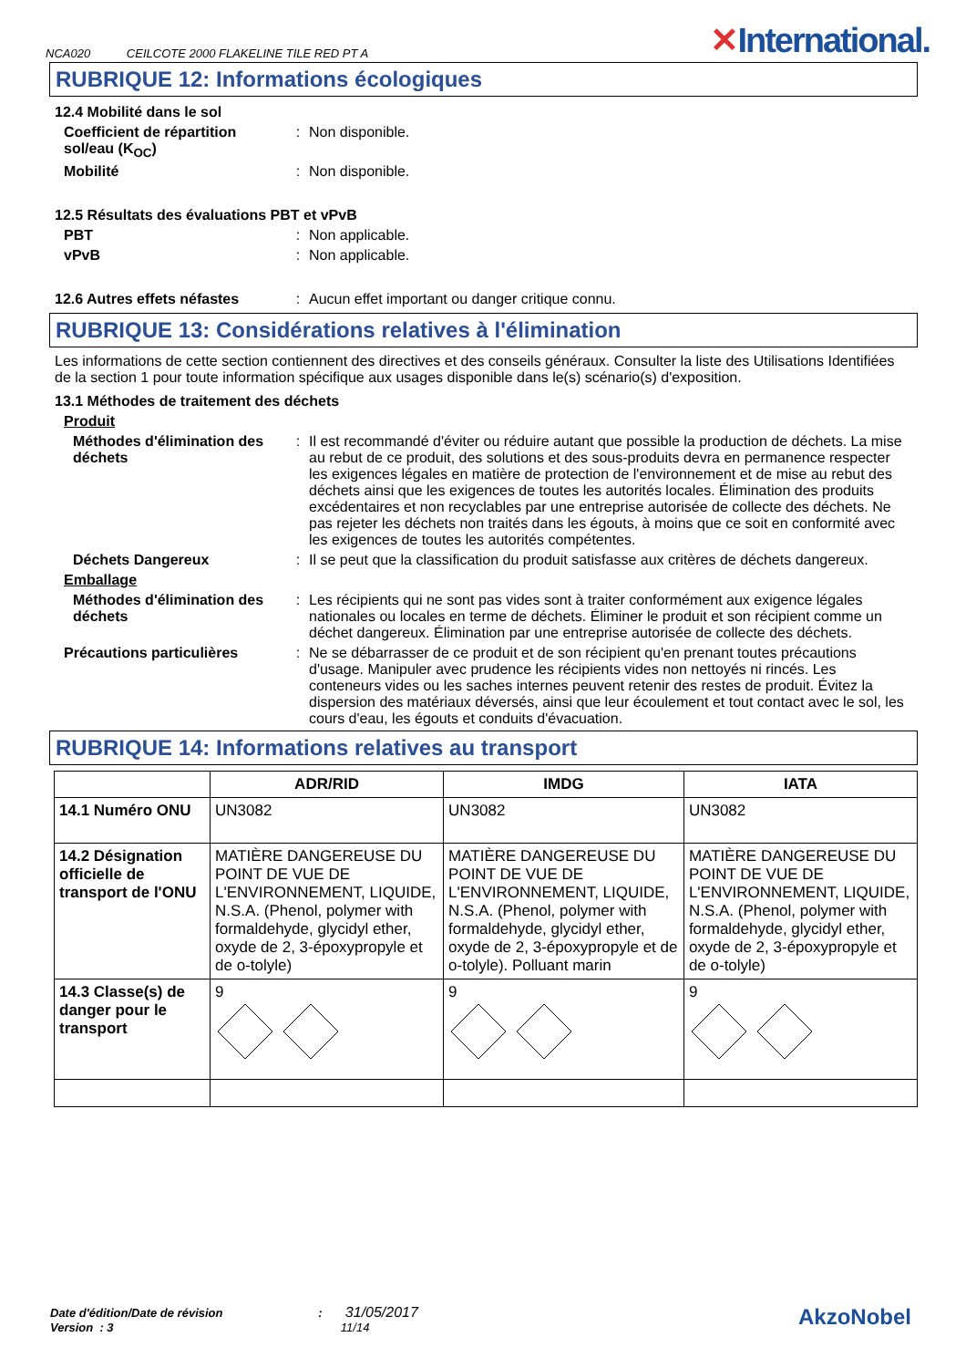NCA020 CEILCOTE 2000 FLAKELINE TILE RED PT A
✕International.
RUBRIQUE 12: Informations écologiques
12.4 Mobilité dans le sol
Coefficient de répartition sol/eau (K<sub>OC</sub>)
: Non disponible.
Mobilité : Non disponible.
12.5 Résultats des évaluations PBT et vPvB
PBT : Non applicable.
vPvB : Non applicable.
12.6 Autres effets néfastes
: Aucun effet important ou danger critique connu.
RUBRIQUE 13: Considérations relatives à l'élimination
Les informations de cette section contiennent des directives et des conseils généraux. Consulter la liste des Utilisations Identifiées de la section 1 pour toute information spécifique aux usages disponible dans le(s) scénario(s) d'exposition.
13.1 Méthodes de traitement des déchets
Produit
Méthodes d'élimination des déchets
: Il est recommandé d'éviter ou réduire autant que possible la production de déchets. La mise au rebut de ce produit, des solutions et des sous-produits devra en permanence respecter les exigences légales en matière de protection de l'environnement et de mise au rebut des déchets ainsi que les exigences de toutes les autorités locales. Élimination des produits excédentaires et non recyclables par une entreprise autorisée de collecte des déchets. Ne pas rejeter les déchets non traités dans les égouts, à moins que ce soit en conformité avec les exigences de toutes les autorités compétentes.
Déchets Dangereux : Il se peut que la classification du produit satisfasse aux critères de déchets dangereux.
Emballage
Méthodes d'élimination des déchets
: Les récipients qui ne sont pas vides sont à traiter conformément aux exigence légales nationales ou locales en terme de déchets. Éliminer le produit et son récipient comme un déchet dangereux. Élimination par une entreprise autorisée de collecte des déchets.
Précautions particulières : Ne se débarrasser de ce produit et de son récipient qu'en prenant toutes précautions d'usage. Manipuler avec prudence les récipients vides non nettoyés ni rincés. Les conteneurs vides ou les saches internes peuvent retenir des restes de produit. Évitez la dispersion des matériaux déversés, ainsi que leur écoulement et tout contact avec le sol, les cours d'eau, les égouts et conduits d'évacuation.
RUBRIQUE 14: Informations relatives au transport
| | ADR/RID | IMDG | IATA |
| --- | --- | --- | --- |
| 14.1 Numéro ONU | UN3082 | UN3082 | UN3082 |
| 14.2 Désignation officielle de transport de l'ONU | MATIÈRE DANGEREUSE DU POINT DE VUE DE L'ENVIRONNEMENT, LIQUIDE, N.S.A. (Phenol, polymer with formaldehyde, glycidyl ether, oxyde de 2, 3-époxypropyle et de o-tolyle) | MATIÈRE DANGEREUSE DU POINT DE VUE DE L'ENVIRONNEMENT, LIQUIDE, N.S.A. (Phenol, polymer with formaldehyde, glycidyl ether, oxyde de 2, 3-époxypropyle et de o-tolyle). Polluant marin | MATIÈRE DANGEREUSE DU POINT DE VUE DE L'ENVIRONNEMENT, LIQUIDE, N.S.A. (Phenol, polymer with formaldehyde, glycidyl ether, oxyde de 2, 3-époxypropyle et de o-tolyle) |
| 14.3 Classe(s) de danger pour le transport | 9 | 9 | 9 |
Date d'édition/Date de révision : 31/05/2017
Version : 3 11/14
AkzoNobel